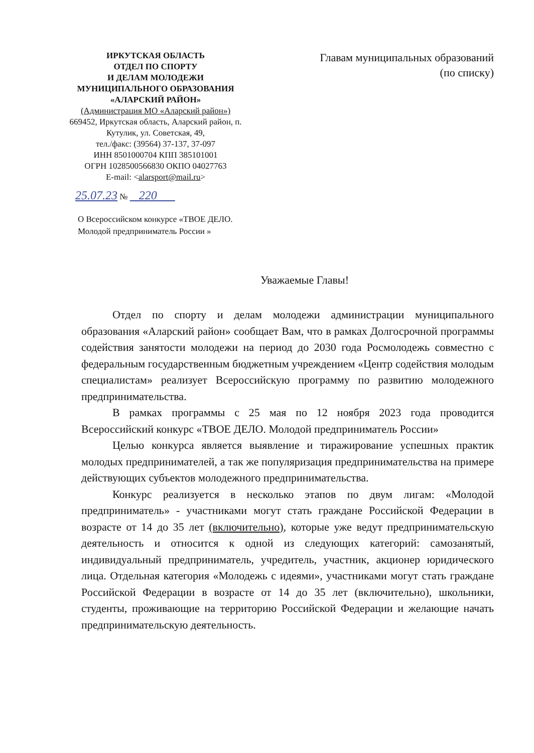ИРКУТСКАЯ ОБЛАСТЬ
ОТДЕЛ ПО СПОРТУ
И ДЕЛАМ МОЛОДЕЖИ
МУНИЦИПАЛЬНОГО ОБРАЗОВАНИЯ
«АЛАРСКИЙ РАЙОН»
(Администрация МО «Аларский район»)
669452, Иркутская область, Аларский район, п. Кутулик, ул. Советская, 49,
тел./факс: (39564) 37-137, 37-097
ИНН 8501000704 КПП 385101001
ОГРН 1028500566830 ОКПО 04027763
E-mail: <alarsport@mail.ru>
25.07.23 № 220
Главам муниципальных образований
(по списку)
О Всероссийском конкурсе «ТВОЕ ДЕЛО.
Молодой предприниматель России »
Уважаемые Главы!
Отдел по спорту и делам молодежи администрации муниципального образования «Аларский район» сообщает Вам, что в рамках Долгосрочной программы содействия занятости молодежи на период до 2030 года Росмолодежь совместно с федеральным государственным бюджетным учреждением «Центр содействия молодым специалистам» реализует Всероссийскую программу по развитию молодежного предпринимательства.
В рамках программы с 25 мая по 12 ноября 2023 года проводится Всероссийский конкурс «ТВОЕ ДЕЛО. Молодой предприниматель России»
Целью конкурса является выявление и тиражирование успешных практик молодых предпринимателей, а так же популяризация предпринимательства на примере действующих субъектов молодежного предпринимательства.
Конкурс реализуется в несколько этапов по двум лигам: «Молодой предприниматель» - участниками могут стать граждане Российской Федерации в возрасте от 14 до 35 лет (включительно), которые уже ведут предпринимательскую деятельность и относится к одной из следующих категорий: самозанятый, индивидуальный предприниматель, учредитель, участник, акционер юридического лица. Отдельная категория «Молодежь с идеями», участниками могут стать граждане Российской Федерации в возрасте от 14 до 35 лет (включительно), школьники, студенты, проживающие на территорию Российской Федерации и желающие начать предпринимательскую деятельность.